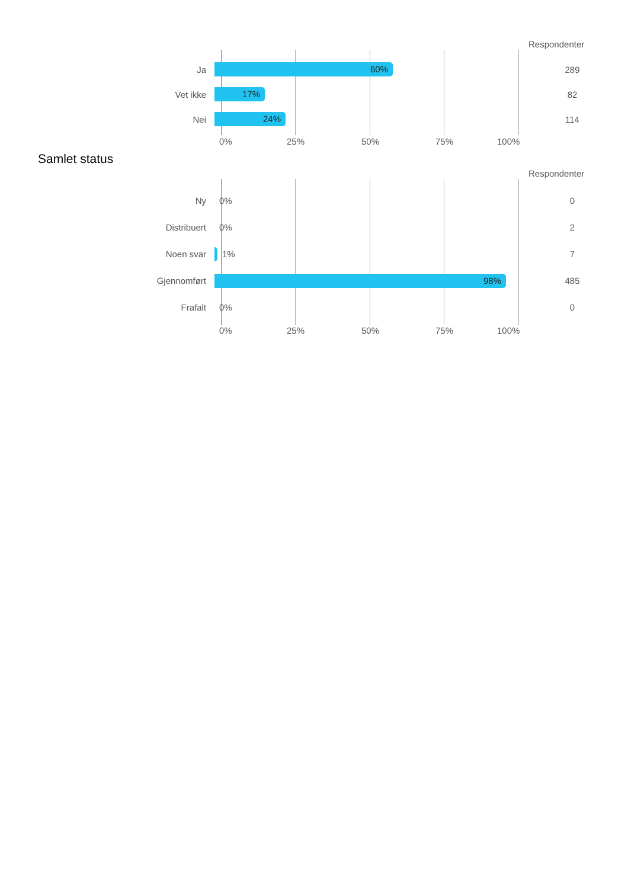Respondenter
Ja
60%
289
Vet ikke
17%
82
Nei
24%
114
0% 25% 50% 75% 100%
Samlet status
Respondenter
Ny
0%
0
Distribuert
0%
2
Noen svar
1%
7
Gjennomført
98%
485
Frafalt
0%
0
0% 25% 50% 75% 100%